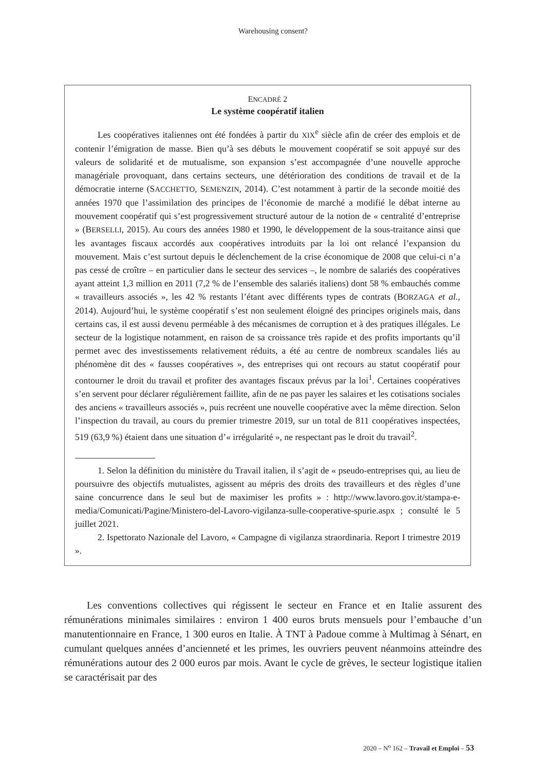Warehousing consent?
ENCADRÉ 2
Le système coopératif italien
Les coopératives italiennes ont été fondées à partir du XIX<sup>e</sup> siècle afin de créer des emplois et de contenir l’émigration de masse. Bien qu’à ses débuts le mouvement coopératif se soit appuyé sur des valeurs de solidarité et de mutualisme, son expansion s’est accompagnée d’une nouvelle approche managériale provoquant, dans certains secteurs, une détérioration des conditions de travail et de la démocratie interne (SACCHETTO, SEMENZIN, 2014). C’est notamment à partir de la seconde moitié des années 1970 que l’assimilation des principes de l’économie de marché a modifié le débat interne au mouvement coopératif qui s’est progressivement structuré autour de la notion de « centralité d’entreprise » (BERSELLI, 2015). Au cours des années 1980 et 1990, le développement de la sous-traitance ainsi que les avantages fiscaux accordés aux coopératives introduits par la loi ont relancé l’expansion du mouvement. Mais c’est surtout depuis le déclenchement de la crise économique de 2008 que celui-ci n’a pas cessé de croître – en particulier dans le secteur des services –, le nombre de salariés des coopératives ayant atteint 1,3 million en 2011 (7,2 % de l’ensemble des salariés italiens) dont 58 % embauchés comme « travailleurs associés », les 42 % restants l’étant avec différents types de contrats (BORZAGA et al., 2014). Aujourd’hui, le système coopératif s’est non seulement éloigné des principes originels mais, dans certains cas, il est aussi devenu perméable à des mécanismes de corruption et à des pratiques illégales. Le secteur de la logistique notamment, en raison de sa croissance très rapide et des profits importants qu’il permet avec des investissements relativement réduits, a été au centre de nombreux scandales liés au phénomène dit des « fausses coopératives », des entreprises qui ont recours au statut coopératif pour contourner le droit du travail et profiter des avantages fiscaux prévus par la loi<sup>1</sup>. Certaines coopératives s’en servent pour déclarer régulièrement faillite, afin de ne pas payer les salaires et les cotisations sociales des anciens « travailleurs associés », puis recréent une nouvelle coopérative avec la même direction. Selon l’inspection du travail, au cours du premier trimestre 2019, sur un total de 811 coopératives inspectées, 519 (63,9 %) étaient dans une situation d’« irrégularité », ne respectant pas le droit du travail<sup>2</sup>.
1. Selon la définition du ministère du Travail italien, il s’agit de « pseudo-entreprises qui, au lieu de poursuivre des objectifs mutualistes, agissent au mépris des droits des travailleurs et des règles d’une saine concurrence dans le seul but de maximiser les profits » : http://www.lavoro.gov.it/stampa-e-media/Comunicati/Pagine/Ministero-del-Lavoro-vigilanza-sulle-cooperative-spurie.aspx ; consulté le 5 juillet 2021.
2. Ispettorato Nazionale del Lavoro, « Campagne di vigilanza straordinaria. Report I trimestre 2019 ».
Les conventions collectives qui régissent le secteur en France et en Italie assurent des rémunérations minimales similaires : environ 1 400 euros bruts mensuels pour l’embauche d’un manutentionnaire en France, 1 300 euros en Italie. À TNT à Padoue comme à Multimag à Sénart, en cumulant quelques années d’ancienneté et les primes, les ouvriers peuvent néanmoins atteindre des rémunérations autour des 2 000 euros par mois. Avant le cycle de grèves, le secteur logistique italien se caractérisait par des
2020 – N<sup>o</sup> 162 – Travail et Emploi – 53